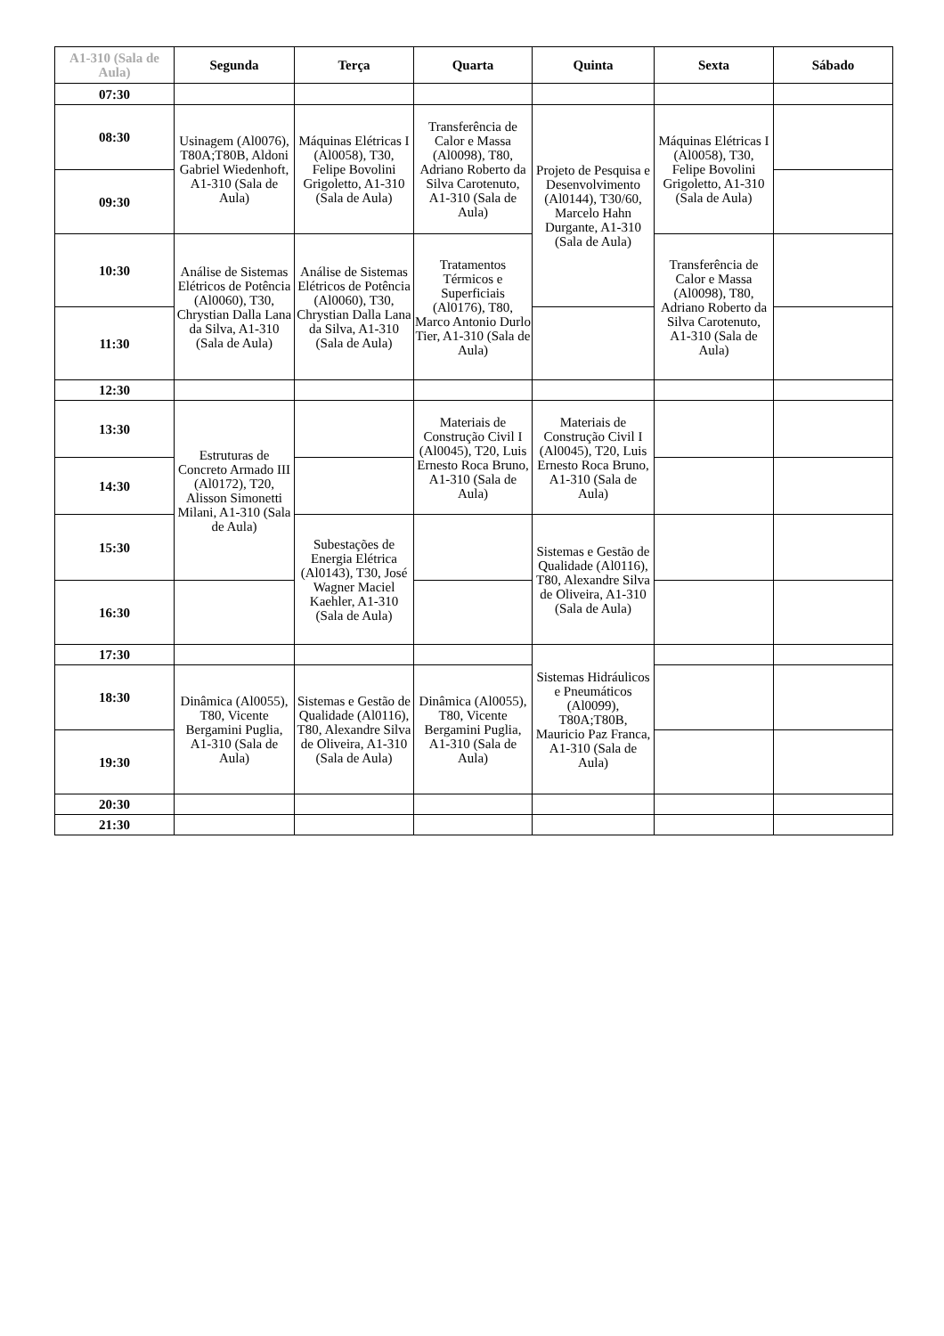| A1-310 (Sala de Aula) | Segunda | Terça | Quarta | Quinta | Sexta | Sábado |
| --- | --- | --- | --- | --- | --- | --- |
| 07:30 | | | | | | |
| 08:30 | Usinagem (Al0076), T80A;T80B, Aldoni Gabriel Wiedenhoft, A1-310 (Sala de Aula) | Máquinas Elétricas I (Al0058), T30, Felipe Bovolini Grigoletto, A1-310 (Sala de Aula) | Transferência de Calor e Massa (Al0098), T80, Adriano Roberto da Silva Carotenuto, A1-310 (Sala de Aula) | Projeto de Pesquisa e Desenvolvimento (Al0144), T30/60, Marcelo Hahn Durgante, A1-310 (Sala de Aula) | Máquinas Elétricas I (Al0058), T30, Felipe Bovolini Grigoletto, A1-310 (Sala de Aula) | |
| 09:30 | | | | | | |
| 10:30 | Análise de Sistemas Elétricos de Potência (Al0060), T30, Chrystian Dalla Lana da Silva, A1-310 (Sala de Aula) | Análise de Sistemas Elétricos de Potência (Al0060), T30, Chrystian Dalla Lana da Silva, A1-310 (Sala de Aula) | Tratamentos Térmicos e Superficiais (Al0176), T80, Marco Antonio Durlo Tier, A1-310 (Sala de Aula) | | Transferência de Calor e Massa (Al0098), T80, Adriano Roberto da Silva Carotenuto, A1-310 (Sala de Aula) | |
| 11:30 | | | | | | |
| 12:30 | | | | | | |
| 13:30 | Estruturas de Concreto Armado III (Al0172), T20, Alisson Simonetti Milani, A1-310 (Sala de Aula) | | Materiais de Construção Civil I (Al0045), T20, Luis Ernesto Roca Bruno, A1-310 (Sala de Aula) | Materiais de Construção Civil I (Al0045), T20, Luis Ernesto Roca Bruno, A1-310 (Sala de Aula) | | |
| 14:30 | | | | | | |
| 15:30 | | Subestações de Energia Elétrica (Al0143), T30, José Wagner Maciel Kaehler, A1-310 (Sala de Aula) | | Sistemas e Gestão de Qualidade (Al0116), T80, Alexandre Silva de Oliveira, A1-310 (Sala de Aula) | | |
| 16:30 | | | | | | |
| 17:30 | | | | Sistemas Hidráulicos e Pneumáticos (Al0099), T80A;T80B, Mauricio Paz Franca, A1-310 (Sala de Aula) | | |
| 18:30 | Dinâmica (Al0055), T80, Vicente Bergamini Puglia, A1-310 (Sala de Aula) | Sistemas e Gestão de Qualidade (Al0116), T80, Alexandre Silva de Oliveira, A1-310 (Sala de Aula) | Dinâmica (Al0055), T80, Vicente Bergamini Puglia, A1-310 (Sala de Aula) | | | |
| 19:30 | | | | | | |
| 20:30 | | | | | | |
| 21:30 | | | | | | |